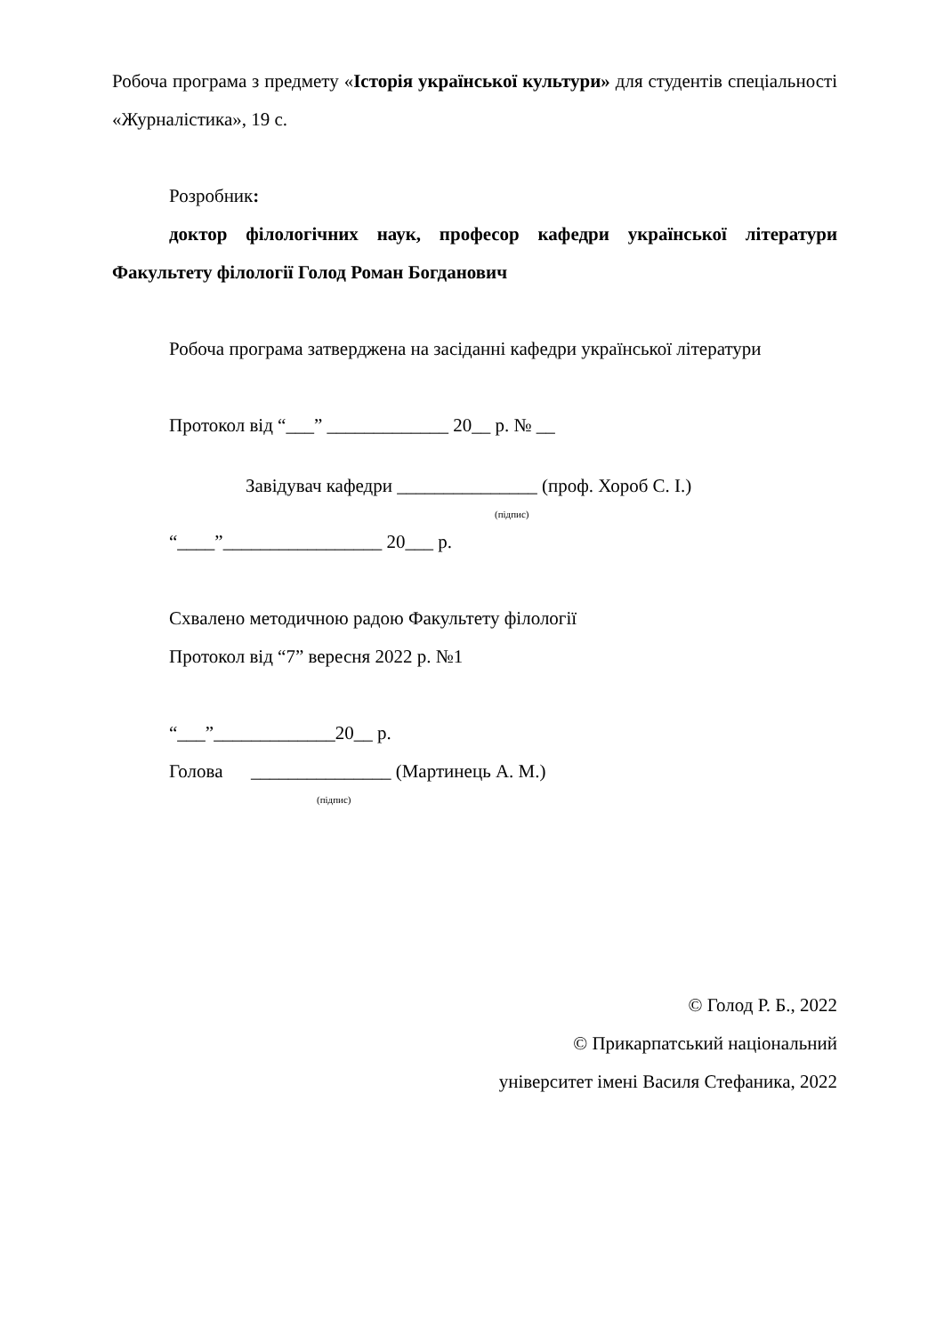Робоча програма з предмету «Історія української культури» для студентів спеціальності «Журналістика», 19 с.
Розробник:
доктор філологічних наук, професор кафедри української літератури Факультету філології Голод Роман Богданович
Робоча програма затверджена на засіданні кафедри української літератури
Протокол від “___” _____________ 20__ р. № __
Завідувач кафедри _______________ (проф. Хороб С. І.)
(підпис)
“____”_________________ 20___ р.
Схвалено методичною радою Факультету філології
Протокол від “7” вересня 2022 р. №1
“___”_____________20__ р.
Голова _______________ (Мартинець А. М.)
(підпис)
© Голод Р. Б., 2022
© Прикарпатський національний
університет імені Василя Стефаника, 2022